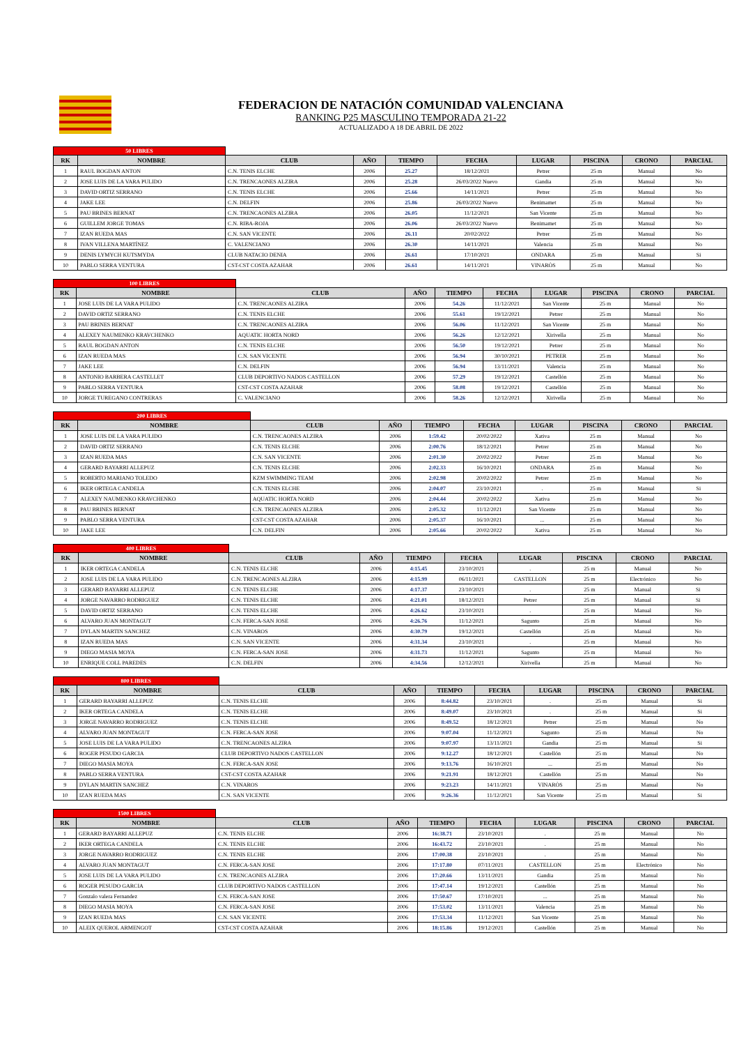FEDERACION DE NATACIÓN COMUNIDAD VALENCIANA
RANKING P25 MASCULINO TEMPORADA 21-22
ACTUALIZADO A 18 DE ABRIL DE 2022
| 50 LIBRES | | | | | | | | | |
| RK | NOMBRE | CLUB | AÑO | TIEMPO | FECHA | LUGAR | PISCINA | CRONO | PARCIAL |
| 1 | RAUL BOGDAN ANTON | C.N. TENIS ELCHE | 2006 | 25.27 | 18/12/2021 | Petrer | 25 m | Manual | No |
| 2 | JOSE LUIS DE LA VARA PULIDO | C.N. TRENCAONES ALZIRA | 2006 | 25.28 | 26/03/2022 Nuevo | Gandia | 25 m | Manual | No |
| 3 | DAVID ORTIZ SERRANO | C.N. TENIS ELCHE | 2006 | 25.66 | 14/11/2021 | Petrer | 25 m | Manual | No |
| 4 | JAKE LEE | C.N. DELFIN | 2006 | 25.86 | 26/03/2022 Nuevo | Benimamet | 25 m | Manual | No |
| 5 | PAU BRINES BERNAT | C.N. TRENCAONES ALZIRA | 2006 | 26.05 | 11/12/2021 | San Vicente | 25 m | Manual | No |
| 6 | GUILLEM JORGE TOMAS | C.N. RIBA-ROJA | 2006 | 26.06 | 26/03/2022 Nuevo | Benimamet | 25 m | Manual | No |
| 7 | IZAN RUEDA MAS | C.N. SAN VICENTE | 2006 | 26.11 | 20/02/2022 | Petrer | 25 m | Manual | No |
| 8 | IVAN VILLENA MARTÍNEZ | C. VALENCIANO | 2006 | 26.30 | 14/11/2021 | Valencia | 25 m | Manual | No |
| 9 | DENIS LYMYCH KUTSMYDA | CLUB NATACIO DENIA | 2006 | 26.61 | 17/10/2021 | ONDARA | 25 m | Manual | Si |
| 10 | PABLO SERRA VENTURA | CST-CST COSTA AZAHAR | 2006 | 26.61 | 14/11/2021 | VINARÒS | 25 m | Manual | No |
| 100 LIBRES | | | | | | | | | |
| RK | NOMBRE | CLUB | AÑO | TIEMPO | FECHA | LUGAR | PISCINA | CRONO | PARCIAL |
| 1 | JOSE LUIS DE LA VARA PULIDO | C.N. TRENCAONES ALZIRA | 2006 | 54.26 | 11/12/2021 | San Vicente | 25 m | Manual | No |
| 2 | DAVID ORTIZ SERRANO | C.N. TENIS ELCHE | 2006 | 55.61 | 19/12/2021 | Petrer | 25 m | Manual | No |
| 3 | PAU BRINES BERNAT | C.N. TRENCAONES ALZIRA | 2006 | 56.06 | 11/12/2021 | San Vicente | 25 m | Manual | No |
| 4 | ALEXEY NAUMENKO KRAVCHENKO | AQUATIC HORTA NORD | 2006 | 56.26 | 12/12/2021 | Xirivella | 25 m | Manual | No |
| 5 | RAUL BOGDAN ANTON | C.N. TENIS ELCHE | 2006 | 56.50 | 19/12/2021 | Petrer | 25 m | Manual | No |
| 6 | IZAN RUEDA MAS | C.N. SAN VICENTE | 2006 | 56.94 | 30/10/2021 | PETRER | 25 m | Manual | No |
| 7 | JAKE LEE | C.N. DELFIN | 2006 | 56.94 | 13/11/2021 | Valencia | 25 m | Manual | No |
| 8 | ANTONIO BARBERA CASTELLET | CLUB DEPORTIVO NADOS CASTELLON | 2006 | 57.29 | 19/12/2021 | Castellón | 25 m | Manual | No |
| 9 | PABLO SERRA VENTURA | CST-CST COSTA AZAHAR | 2006 | 58.08 | 19/12/2021 | Castellón | 25 m | Manual | No |
| 10 | JORGE TUREGANO CONTRERAS | C. VALENCIANO | 2006 | 58.26 | 12/12/2021 | Xirivella | 25 m | Manual | No |
| 200 LIBRES | | | | | | | | | |
| RK | NOMBRE | CLUB | AÑO | TIEMPO | FECHA | LUGAR | PISCINA | CRONO | PARCIAL |
| 1 | JOSE LUIS DE LA VARA PULIDO | C.N. TRENCAONES ALZIRA | 2006 | 1:59.42 | 20/02/2022 | Xativa | 25 m | Manual | No |
| 2 | DAVID ORTIZ SERRANO | C.N. TENIS ELCHE | 2006 | 2:00.76 | 18/12/2021 | Petrer | 25 m | Manual | No |
| 3 | IZAN RUEDA MAS | C.N. SAN VICENTE | 2006 | 2:01.30 | 20/02/2022 | Petrer | 25 m | Manual | No |
| 4 | GERARD BAYARRI ALLEPUZ | C.N. TENIS ELCHE | 2006 | 2:02.33 | 16/10/2021 | ONDARA | 25 m | Manual | No |
| 5 | ROBERTO MARIANO TOLEDO | KZM SWIMMING TEAM | 2006 | 2:02.98 | 20/02/2022 | Petrer | 25 m | Manual | No |
| 6 | IKER ORTEGA CANDELA | C.N. TENIS ELCHE | 2006 | 2:04.07 | 23/10/2021 | . | 25 m | Manual | Si |
| 7 | ALEXEY NAUMENKO KRAVCHENKO | AQUATIC HORTA NORD | 2006 | 2:04.44 | 20/02/2022 | Xativa | 25 m | Manual | No |
| 8 | PAU BRINES BERNAT | C.N. TRENCAONES ALZIRA | 2006 | 2:05.32 | 11/12/2021 | San Vicente | 25 m | Manual | No |
| 9 | PABLO SERRA VENTURA | CST-CST COSTA AZAHAR | 2006 | 2:05.37 | 16/10/2021 | ... | 25 m | Manual | No |
| 10 | JAKE LEE | C.N. DELFIN | 2006 | 2:05.66 | 20/02/2022 | Xativa | 25 m | Manual | No |
| 400 LIBRES | | | | | | | | | |
| RK | NOMBRE | CLUB | AÑO | TIEMPO | FECHA | LUGAR | PISCINA | CRONO | PARCIAL |
| 1 | IKER ORTEGA CANDELA | C.N. TENIS ELCHE | 2006 | 4:15.45 | 23/10/2021 | . | 25 m | Manual | No |
| 2 | JOSE LUIS DE LA VARA PULIDO | C.N. TRENCAONES ALZIRA | 2006 | 4:15.99 | 06/11/2021 | CASTELLON | 25 m | Electrónico | No |
| 3 | GERARD BAYARRI ALLEPUZ | C.N. TENIS ELCHE | 2006 | 4:17.37 | 23/10/2021 | . | 25 m | Manual | Si |
| 4 | JORGE NAVARRO RODRIGUEZ | C.N. TENIS ELCHE | 2006 | 4:21.01 | 18/12/2021 | Petrer | 25 m | Manual | Si |
| 5 | DAVID ORTIZ SERRANO | C.N. TENIS ELCHE | 2006 | 4:26.62 | 23/10/2021 | . | 25 m | Manual | No |
| 6 | ALVARO JUAN MONTAGUT | C.N. FERCA-SAN JOSE | 2006 | 4:26.76 | 11/12/2021 | Sagunto | 25 m | Manual | No |
| 7 | DYLAN MARTIN SANCHEZ | C.N. VINAROS | 2006 | 4:30.79 | 19/12/2021 | Castellón | 25 m | Manual | No |
| 8 | IZAN RUEDA MAS | C.N. SAN VICENTE | 2006 | 4:31.34 | 23/10/2021 | . | 25 m | Manual | No |
| 9 | DIEGO MASIA MOYA | C.N. FERCA-SAN JOSE | 2006 | 4:31.73 | 11/12/2021 | Sagunto | 25 m | Manual | No |
| 10 | ENRIQUE COLL PAREDES | C.N. DELFIN | 2006 | 4:34.56 | 12/12/2021 | Xirivella | 25 m | Manual | No |
| 800 LIBRES | | | | | | | | | |
| RK | NOMBRE | CLUB | AÑO | TIEMPO | FECHA | LUGAR | PISCINA | CRONO | PARCIAL |
| 1 | GERARD BAYARRI ALLEPUZ | C.N. TENIS ELCHE | 2006 | 8:44.82 | 23/10/2021 | . | 25 m | Manual | Si |
| 2 | IKER ORTEGA CANDELA | C.N. TENIS ELCHE | 2006 | 8:49.07 | 23/10/2021 | . | 25 m | Manual | Si |
| 3 | JORGE NAVARRO RODRIGUEZ | C.N. TENIS ELCHE | 2006 | 8:49.52 | 18/12/2021 | Petrer | 25 m | Manual | No |
| 4 | ALVARO JUAN MONTAGUT | C.N. FERCA-SAN JOSE | 2006 | 9:07.04 | 11/12/2021 | Sagunto | 25 m | Manual | No |
| 5 | JOSE LUIS DE LA VARA PULIDO | C.N. TRENCAONES ALZIRA | 2006 | 9:07.97 | 13/11/2021 | Gandia | 25 m | Manual | Si |
| 6 | ROGER PESUDO GARCIA | CLUB DEPORTIVO NADOS CASTELLON | 2006 | 9:12.27 | 18/12/2021 | Castellón | 25 m | Manual | No |
| 7 | DIEGO MASIA MOYA | C.N. FERCA-SAN JOSE | 2006 | 9:13.76 | 16/10/2021 | ... | 25 m | Manual | No |
| 8 | PABLO SERRA VENTURA | CST-CST COSTA AZAHAR | 2006 | 9:21.91 | 18/12/2021 | Castellón | 25 m | Manual | No |
| 9 | DYLAN MARTIN SANCHEZ | C.N. VINAROS | 2006 | 9:23.23 | 14/11/2021 | VINARÒS | 25 m | Manual | No |
| 10 | IZAN RUEDA MAS | C.N. SAN VICENTE | 2006 | 9:26.36 | 11/12/2021 | San Vicente | 25 m | Manual | Si |
| 1500 LIBRES | | | | | | | | | |
| RK | NOMBRE | CLUB | AÑO | TIEMPO | FECHA | LUGAR | PISCINA | CRONO | PARCIAL |
| 1 | GERARD BAYARRI ALLEPUZ | C.N. TENIS ELCHE | 2006 | 16:38.71 | 23/10/2021 | . | 25 m | Manual | No |
| 2 | IKER ORTEGA CANDELA | C.N. TENIS ELCHE | 2006 | 16:43.72 | 23/10/2021 | . | 25 m | Manual | No |
| 3 | JORGE NAVARRO RODRIGUEZ | C.N. TENIS ELCHE | 2006 | 17:00.38 | 23/10/2021 | . | 25 m | Manual | No |
| 4 | ALVARO JUAN MONTAGUT | C.N. FERCA-SAN JOSE | 2006 | 17:17.80 | 07/11/2021 | CASTELLON | 25 m | Electrónico | No |
| 5 | JOSE LUIS DE LA VARA PULIDO | C.N. TRENCAONES ALZIRA | 2006 | 17:20.66 | 13/11/2021 | Gandia | 25 m | Manual | No |
| 6 | ROGER PESUDO GARCIA | CLUB DEPORTIVO NADOS CASTELLON | 2006 | 17:47.14 | 19/12/2021 | Castellón | 25 m | Manual | No |
| 7 | Gonzalo valera Fernandez | C.N. FERCA-SAN JOSE | 2006 | 17:50.67 | 17/10/2021 | ... | 25 m | Manual | No |
| 8 | DIEGO MASIA MOYA | C.N. FERCA-SAN JOSE | 2006 | 17:53.02 | 13/11/2021 | Valencia | 25 m | Manual | No |
| 9 | IZAN RUEDA MAS | C.N. SAN VICENTE | 2006 | 17:53.34 | 11/12/2021 | San Vicente | 25 m | Manual | No |
| 10 | ALEIX QUEROL ARMENGOT | CST-CST COSTA AZAHAR | 2006 | 18:15.86 | 19/12/2021 | Castellón | 25 m | Manual | No |